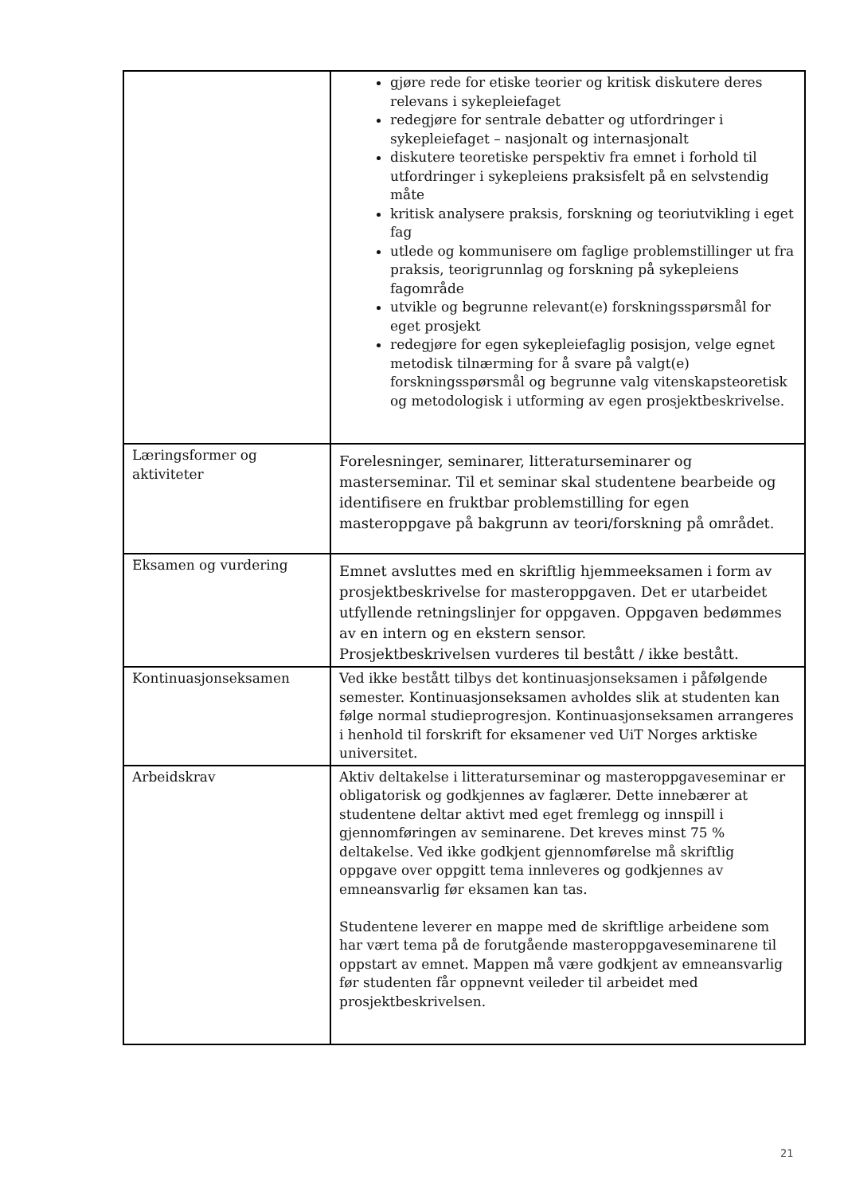| | gjøre rede for etiske teorier og kritisk diskutere deres relevans i sykepleiefaget redegjøre for sentrale debatter og utfordringer i sykepleiefaget – nasjonalt og internasjonalt diskutere teoretiske perspektiv fra emnet i forhold til utfordringer i sykepleiens praksisfelt på en selvstendig måte kritisk analysere praksis, forskning og teoriutvikling i eget fag utlede og kommunisere om faglige problemstillinger ut fra praksis, teorigrunnlag og forskning på sykepleiens fagområde utvikle og begrunne relevant(e) forskningsspørsmål for eget prosjekt redegjøre for egen sykepleiefaglig posisjon, velge egnet metodisk tilnærming for å svare på valgt(e) forskningsspørsmål og begrunne valg vitenskapsteoretisk og metodologisk i utforming av egen prosjektbeskrivelse. |
| Læringsformer og aktiviteter | Forelesninger, seminarer, litteraturseminarer og masterseminar. Til et seminar skal studentene bearbeide og identifisere en fruktbar problemstilling for egen masteroppgave på bakgrunn av teori/forskning på området. |
| Eksamen og vurdering | Emnet avsluttes med en skriftlig hjemmeeksamen i form av prosjektbeskrivelse for masteroppgaven. Det er utarbeidet utfyllende retningslinjer for oppgaven. Oppgaven bedømmes av en intern og en ekstern sensor. Prosjektbeskrivelsen vurderes til bestått / ikke bestått. |
| Kontinuasjonseksamen | Ved ikke bestått tilbys det kontinuasjonseksamen i påfølgende semester. Kontinuasjonseksamen avholdes slik at studenten kan følge normal studieprogresjon. Kontinuasjonseksamen arrangeres i henhold til forskrift for eksamener ved UiT Norges arktiske universitet. |
| Arbeidskrav | Aktiv deltakelse i litteraturseminar og masteroppgaveseminar er obligatorisk og godkjennes av faglærer. Dette innebærer at studentene deltar aktivt med eget fremlegg og innspill i gjennomføringen av seminarene. Det kreves minst 75 % deltakelse. Ved ikke godkjent gjennomførelse må skriftlig oppgave over oppgitt tema innleveres og godkjennes av emneansvarlig før eksamen kan tas. Studentene leverer en mappe med de skriftlige arbeidene som har vært tema på de forutgående masteroppgaveseminarene til oppstart av emnet. Mappen må være godkjent av emneansvarlig før studenten får oppnevnt veileder til arbeidet med prosjektbeskrivelsen. |
21